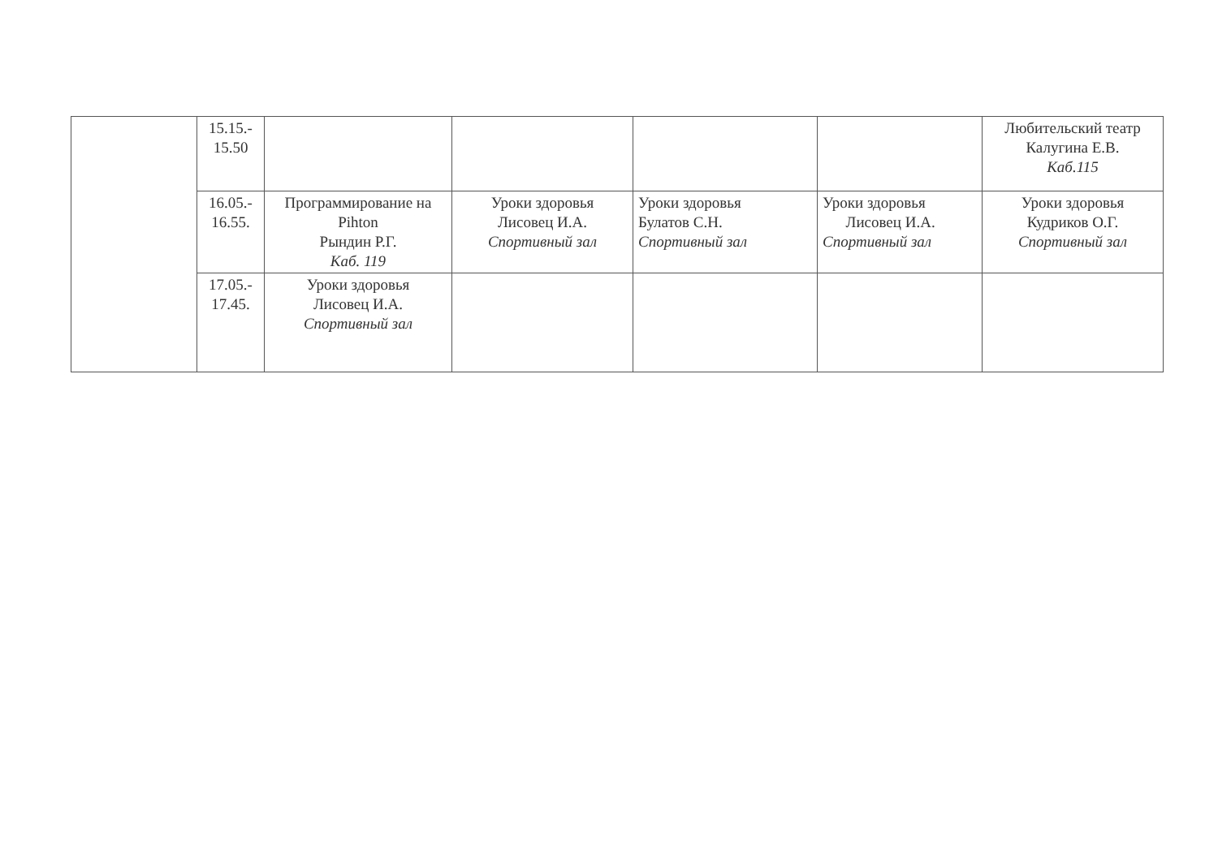| | 15.15.- 15.50 | | | | | Любительский театр Калугина Е.В. Каб.115 |
| | 16.05.- 16.55. | Программирование на Pihton Рындин Р.Г. Каб. 119 | Уроки здоровья Лисовец И.А. Спортивный зал | Уроки здоровья Булатов С.Н. Спортивный зал | Уроки здоровья Лисовец И.А. Спортивный зал | Уроки здоровья Кудриков О.Г. Спортивный зал |
| | 17.05.- 17.45. | Уроки здоровья Лисовец И.А. Спортивный зал | | | | |